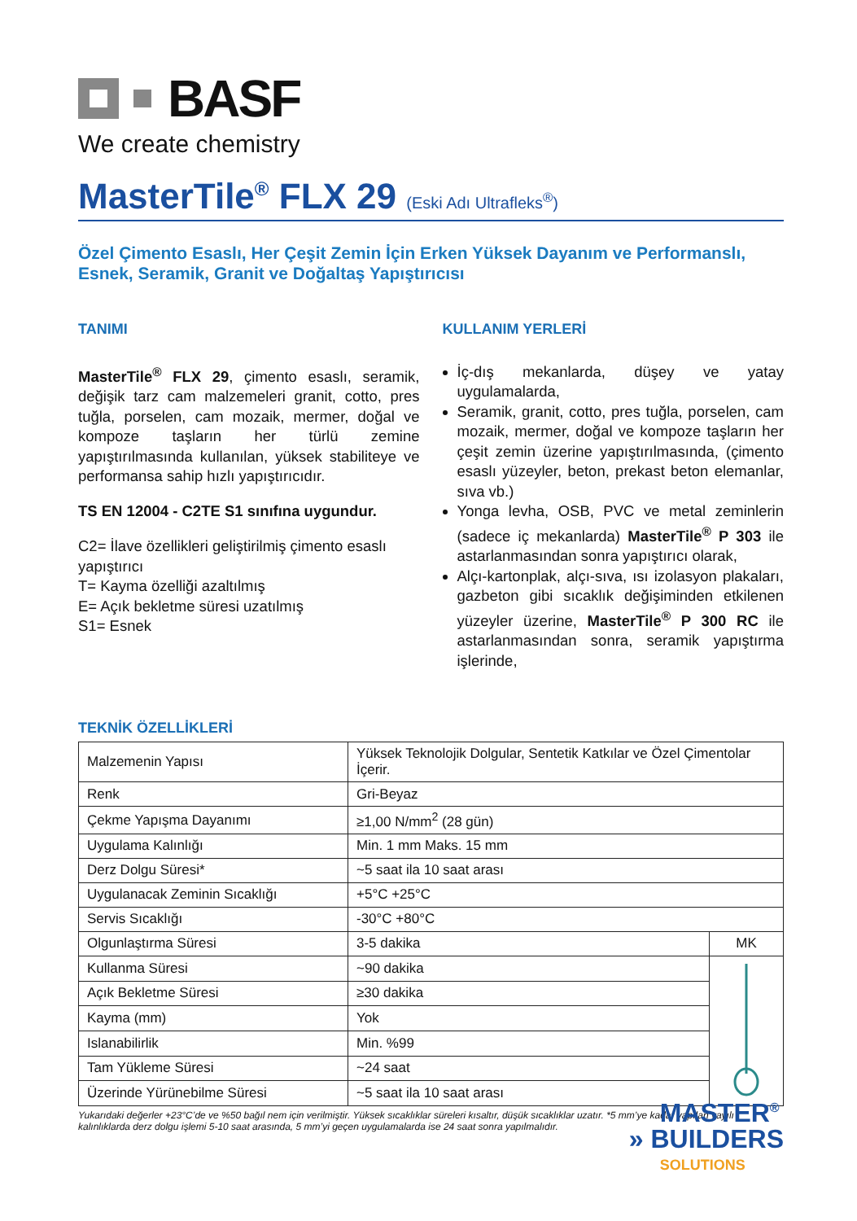BASF
We create chemistry
MasterTile<sup>®</sup> FLX 29 (Eski Adı Ultrafleks<sup>®</sup>)
Özel Çimento Esaslı, Her Çeşit Zemin İçin Erken Yüksek Dayanım ve Performanslı, Esnek, Seramik, Granit ve Doğaltaş Yapıştırıcısı
TANIMI
MasterTile<sup>®</sup> FLX 29, çimento esaslı, seramik, değişik tarz cam malzemeleri granit, cotto, pres tuğla, porselen, cam mozaik, mermer, doğal ve kompoze taşların her türlü zemine yapıştırılmasında kullanılan, yüksek stabiliteye ve performansa sahip hızlı yapıştırıcıdır.
TS EN 12004 - C2TE S1 sınıfına uygundur.
C2= İlave özellikleri geliştirilmiş çimento esaslı yapıştırıcı
T= Kayma özelliği azaltılmış
E= Açık bekletme süresi uzatılmış
S1= Esnek
KULLANIM YERLERİ
İç-dış mekanlarda, düşey ve yatay uygulamalarda,
Seramik, granit, cotto, pres tuğla, porselen, cam mozaik, mermer, doğal ve kompoze taşların her çeşit zemin üzerine yapıştırılmasında, (çimento esaslı yüzeyler, beton, prekast beton elemanlar, sıva vb.)
Yonga levha, OSB, PVC ve metal zeminlerin (sadece iç mekanlarda) MasterTile<sup>®</sup> P 303 ile astarlanmasından sonra yapıştırıcı olarak,
Alçı-kartonplak, alçı-sıva, ısı izolasyon plakaları, gazbeton gibi sıcaklık değişiminden etkilenen yüzeyler üzerine, MasterTile<sup>®</sup> P 300 RC ile astarlanmasından sonra, seramik yapıştırma işlerinde,
TEKNİK ÖZELLİKLERİ
| Malzemenin Yapısı | Yüksek Teknolojik Dolgular, Sentetik Katkılar ve Özel Çimentolar İçerir. | |
| Renk | Gri-Beyaz | |
| Çekme Yapışma Dayanımı | ≥1,00 N/mm<sup>2</sup> (28 gün) | |
| Uygulama Kalınlığı | Min. 1 mm Maks. 15 mm | |
| Derz Dolgu Süresi* | ~5 saat ila 10 saat arası | |
| Uygulanacak Zeminin Sıcaklığı | +5°C +25°C | |
| Servis Sıcaklığı | -30°C +80°C | |
| Olgunlaştırma Süresi | 3-5 dakika | MK |
| Kullanma Süresi | ~90 dakika | |
| Açık Bekletme Süresi | ≥30 dakika | |
| Kayma (mm) | Yok | |
| Islanabilirlik | Min. %99 | |
| Tam Yükleme Süresi | ~24 saat | |
| Üzerinde Yürünebilme Süresi | ~5 saat ila 10 saat arası | |
Yukarıdaki değerler +23°C’de ve %50 bağıl nem için verilmiştir. Yüksek sıcaklıklar süreleri kısaltır, düşük sıcaklıklar uzatır. *5 mm’ye kadar yapılan yayılı kalınlıklarda derz dolgu işlemi 5-10 saat arasında, 5 mm’yi geçen uygulamalarda ise 24 saat sonra yapılmalıdır.
MASTER<sup>®</sup>
» BUILDERS
SOLUTIONS